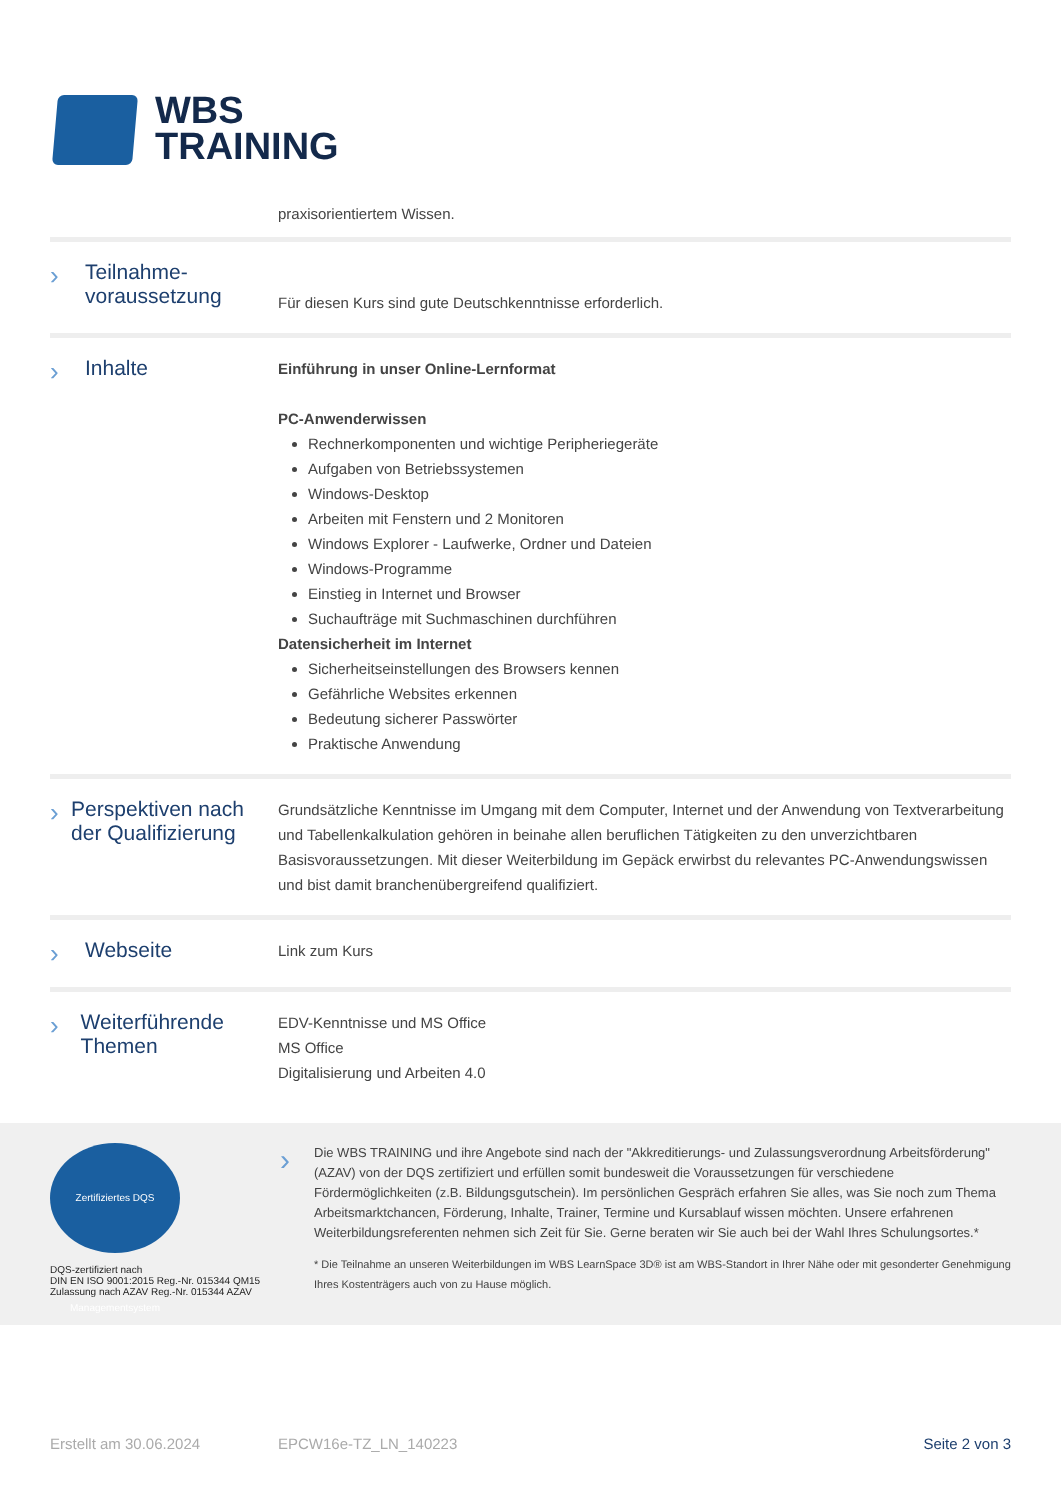WBS
TRAINING
praxisorientiertem Wissen.
› Teilnahme-
voraussetzung
Für diesen Kurs sind gute Deutschkenntnisse erforderlich.
› Inhalte
Einführung in unser Online-Lernformat
PC-Anwenderwissen
Rechnerkomponenten und wichtige Peripheriegeräte
Aufgaben von Betriebssystemen
Windows-Desktop
Arbeiten mit Fenstern und 2 Monitoren
Windows Explorer - Laufwerke, Ordner und Dateien
Windows-Programme
Einstieg in Internet und Browser
Suchaufträge mit Suchmaschinen durchführen
Datensicherheit im Internet
Sicherheitseinstellungen des Browsers kennen
Gefährliche Websites erkennen
Bedeutung sicherer Passwörter
Praktische Anwendung
› Perspektiven nach der Qualifizierung
Grundsätzliche Kenntnisse im Umgang mit dem Computer, Internet und der Anwendung von Textverarbeitung und Tabellenkalkulation gehören in beinahe allen beruflichen Tätigkeiten zu den unverzichtbaren Basisvoraussetzungen. Mit dieser Weiterbildung im Gepäck erwirbst du relevantes PC-Anwendungswissen und bist damit branchenübergreifend qualifiziert.
› Webseite
Link zum Kurs
› Weiterführende Themen
EDV-Kenntnisse und MS Office
MS Office
Digitalisierung und Arbeiten 4.0
Zertifiziertes DQS Managementsystem
DQS-zertifiziert nach
DIN EN ISO 9001:2015 Reg.-Nr. 015344 QM15
Zulassung nach AZAV Reg.-Nr. 015344 AZAV
›
Die WBS TRAINING und ihre Angebote sind nach der "Akkreditierungs- und Zulassungsverordnung Arbeitsförderung" (AZAV) von der DQS zertifiziert und erfüllen somit bundesweit die Voraussetzungen für verschiedene Fördermöglichkeiten (z.B. Bildungsgutschein). Im persönlichen Gespräch erfahren Sie alles, was Sie noch zum Thema Arbeitsmarktchancen, Förderung, Inhalte, Trainer, Termine und Kursablauf wissen möchten. Unsere erfahrenen Weiterbildungsreferenten nehmen sich Zeit für Sie. Gerne beraten wir Sie auch bei der Wahl Ihres Schulungsortes.*
* Die Teilnahme an unseren Weiterbildungen im WBS LearnSpace 3D® ist am WBS-Standort in Ihrer Nähe oder mit gesonderter Genehmigung Ihres Kostenträgers auch von zu Hause möglich.
Erstellt am 30.06.2024 EPCW16e-TZ_LN_140223 Seite 2 von 3